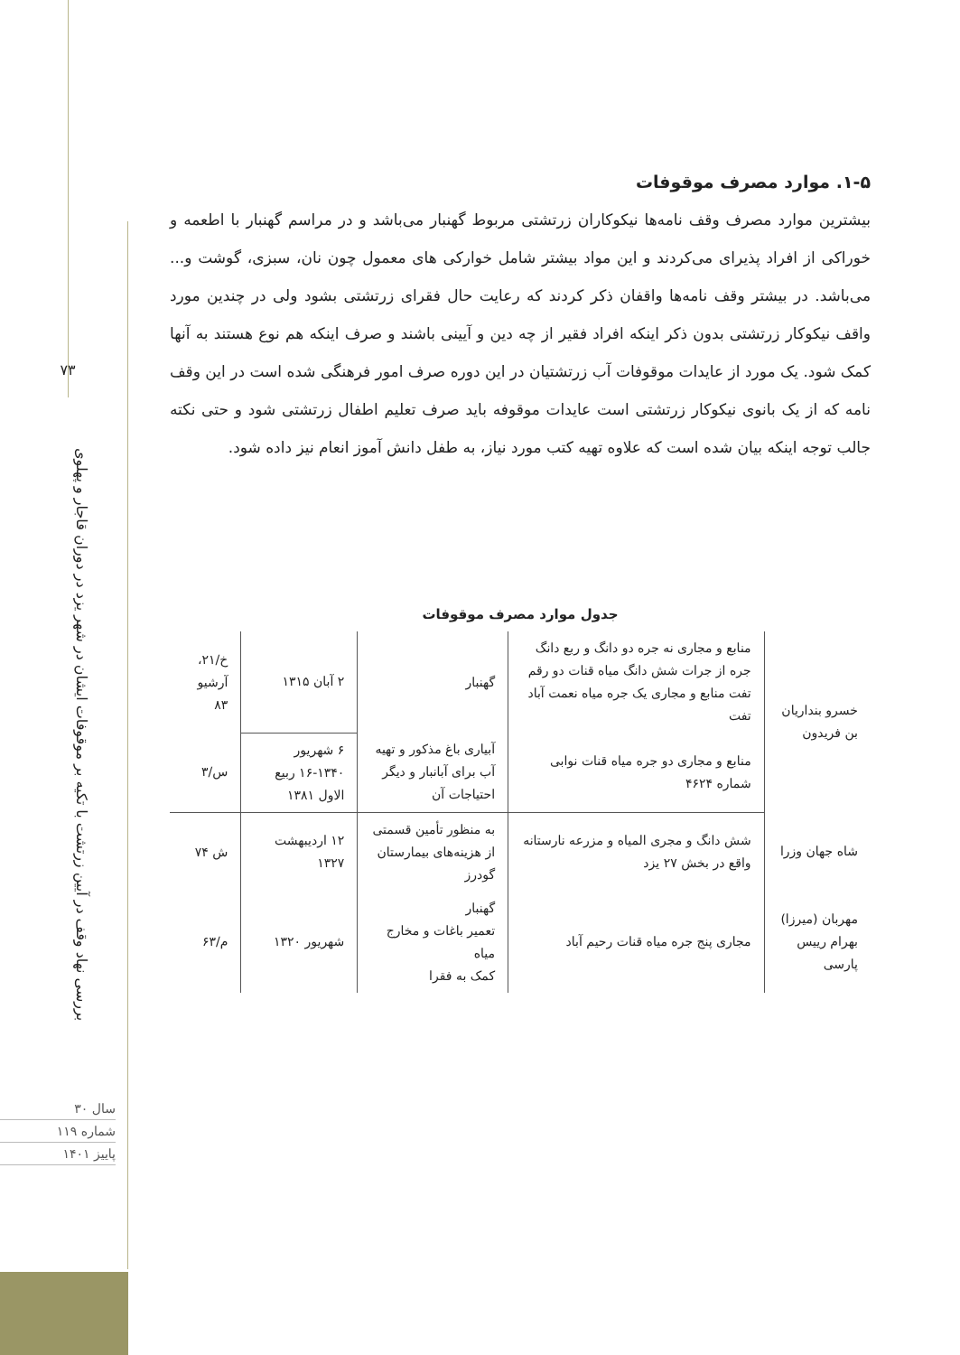۷۳
بررسی نهاد وقف در آیین زرتشت با تکیه بر موقوفات ایشان در شهر یزد در دوران قاجار و پهلوی
سال ۳۰
شماره ۱۱۹
پاییز ۱۴۰۱
۱-۵. موارد مصرف موقوفات
بیشترین موارد مصرف وقف نامه‌ها نیکوکاران زرتشتی مربوط گهنبار می‌باشد و در مراسم گهنبار با اطعمه و خوراکی از افراد پذیرای می‌کردند و این مواد بیشتر شامل خوارکی های معمول چون نان، سبزی، گوشت و... می‌باشد. در بیشتر وقف نامه‌ها واقفان ذکر کردند که رعایت حال فقرای زرتشتی بشود ولی در چندین مورد واقف نیکوکار زرتشتی بدون ذکر اینکه افراد فقیر از چه دین و آیینی باشند و صرف اینکه هم نوع هستند به آنها کمک شود. یک مورد از عایدات موقوفات آب زرتشتیان در این دوره صرف امور فرهنگی شده است در این وقف نامه که از یک بانوی نیکوکار زرتشتی است عایدات موقوفه باید صرف تعلیم اطفال زرتشتی شود و حتی نکته جالب توجه اینکه بیان شده است که علاوه تهیه کتب مورد نیاز، به طفل دانش آموز انعام نیز داده شود.
جدول موارد مصرف موقوفات
| خسرو بنداریان بن فریدون | منابع و مجاری نه جره دو دانگ و ربع دانگ جره از جرات شش دانگ میاه قنات دو رقم تفت منابع و مجاری یک جره میاه نعمت آباد تفت | گهنبار | ۲ آبان ۱۳۱۵ | خ/۲۱، آرشیو ۸۳ |
| | منابع و مجاری دو جره میاه قنات نوابی شماره ۴۶۲۴ | آبیاری باغ مذکور و تهیه آب برای آبانبار و دیگر احتیاجات آن | ۶ شهریور ۱۳۴۰-۱۶ ربیع الاول ۱۳۸۱ | س/۳ |
| شاه جهان وزرا | شش دانگ و مجری المیاه و مزرعه نارستانه واقع در بخش ۲۷ یزد | به منظور تأمین قسمتی از هزینه‌های بیمارستان گودرز | ۱۲ اردیبهشت ۱۳۲۷ | ش ۷۴ |
| مهربان (میرزا) بهرام رییس پارسی | مجاری پنج جره میاه قنات رحیم آباد | گهنبار تعمیر باغات و مخارج میاه کمک به فقرا | شهریور ۱۳۲۰ | م/۶۳ |